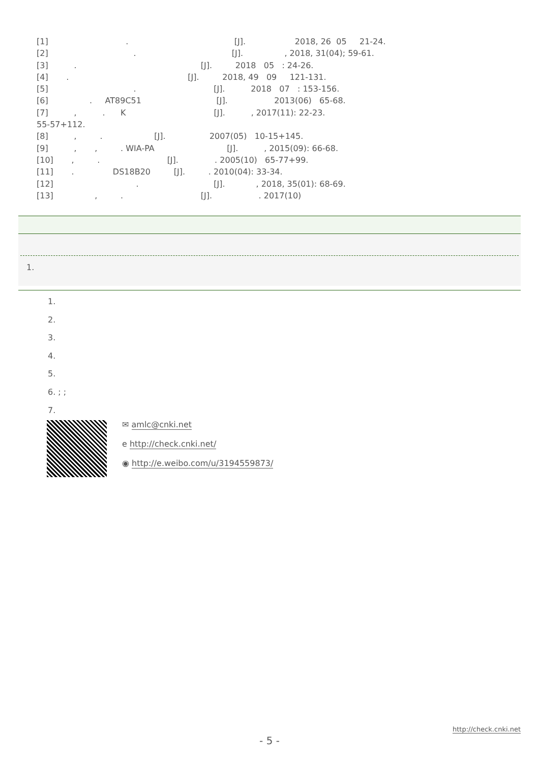[1] . [J]. 2018, 26 05 21-24.
[2] . [J]. , 2018, 31(04); 59-61.
[3] . [J]. 2018 05 : 24-26.
[4] . [J]. 2018, 49 09 121-131.
[5] . [J]. 2018 07 : 153-156.
[6] . AT89C51 [J]. 2013(06) 65-68.
[7] , . K [J]. , 2017(11): 22-23.
55-57+112.
[8] , . [J]. 2007(05) 10-15+145.
[9] , , . WIA-PA [J]. , 2015(09): 66-68.
[10] , . [J]. . 2005(10) 65-77+99.
[11] . DS18B20 [J]. . 2010(04): 33-34.
[12] . [J]. , 2018, 35(01): 68-69.
[13] , . [J]. . 2017(10)
1.
1.
2.
3.
4.
5.
6. ; ;
7.
✉ amlc@cnki.net
e http://check.cnki.net/
◉ http://e.weibo.com/u/3194559873/
http://check.cnki.net
- 5 -